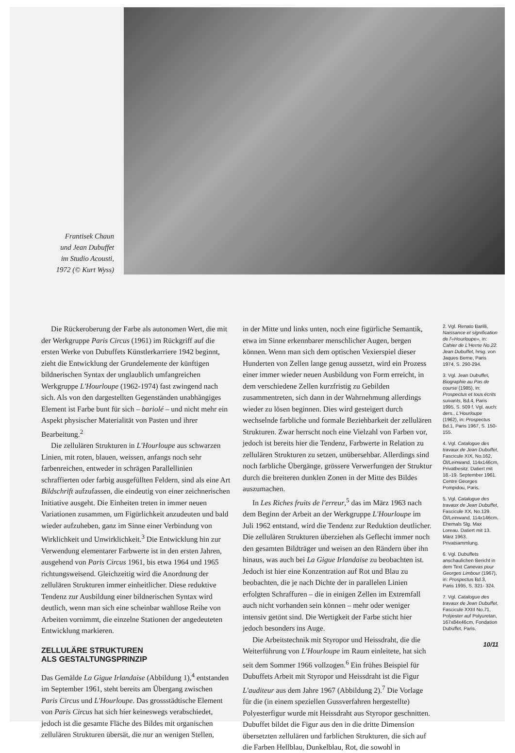Frantisek Chaun
und Jean Dubuffet
im Studio Acousti,
1972 (© Kurt Wyss)
Die Rückeroberung der Farbe als autonomen Wert, die mit der Werkgruppe Paris Circus (1961) im Rückgriff auf die ersten Werke von Dubuffets Künstlerkarriere 1942 beginnt, zieht die Entwicklung der Grundelemente der künftigen bildnerischen Syntax der unglaublich umfangreichen Werkgruppe L'Hourloupe (1962-1974) fast zwingend nach sich. Als von den dargestellten Gegenständen unabhängiges Element ist Farbe bunt für sich – bariolé – und nicht mehr ein Aspekt physischer Materialität von Pasten und ihrer Bearbeitung.<sup>2</sup>
Die zellulären Strukturen in L'Hourloupe aus schwarzen Linien, mit roten, blauen, weissen, anfangs noch sehr farbenreichen, entweder in schrägen Parallellinien schraffierten oder farbig ausgefüllten Feldern, sind als eine Art Bildschrift aufzufassen, die eindeutig von einer zeichnerischen Initiative ausgeht. Die Einheiten treten in immer neuen Variationen zusammen, um Figürlichkeit anzudeuten und bald wieder aufzuheben, ganz im Sinne einer Verbindung von Wirklichkeit und Unwirklichkeit.<sup>3</sup> Die Entwicklung hin zur Verwendung elementarer Farbwerte ist in den ersten Jahren, ausgehend von Paris Circus 1961, bis etwa 1964 und 1965 richtungsweisend. Gleichzeitig wird die Anordnung der zellulären Strukturen immer einheitlicher. Diese reduktive Tendenz zur Ausbildung einer bildnerischen Syntax wird deutlich, wenn man sich eine scheinbar wahllose Reihe von Arbeiten vornimmt, die einzelne Stationen der angedeuteten Entwicklung markieren.
ZELLULÄRE STRUKTUREN
ALS GESTALTUNGSPRINZIP
Das Gemälde La Gigue Irlandaise (Abbildung 1),<sup>4</sup> entstanden im September 1961, steht bereits am Übergang zwischen Paris Circus und L'Hourloupe. Das grossstädtische Element von Paris Circus hat sich hier keineswegs verabschiedet, jedoch ist die gesamte Fläche des Bildes mit organischen zellulären Strukturen übersät, die nur an wenigen Stellen,
in der Mitte und links unten, noch eine figürliche Semantik, etwa im Sinne erkennbarer menschlicher Augen, bergen können. Wenn man sich dem optischen Vexierspiel dieser Hunderten von Zellen lange genug aussetzt, wird ein Prozess einer immer wieder neuen Ausbildung von Form erreicht, in dem verschiedene Zellen kurzfristig zu Gebilden zusammentreten, sich dann in der Wahrnehmung allerdings wieder zu lösen beginnen. Dies wird gesteigert durch wechselnde farbliche und formale Beziehbarkeit der zellulären Strukturen. Zwar herrscht noch eine Vielzahl von Farben vor, jedoch ist bereits hier die Tendenz, Farbwerte in Relation zu zellulären Strukturen zu setzen, unübersehbar. Allerdings sind noch farbliche Übergänge, grössere Verwerfungen der Struktur durch die breiteren dunklen Zonen in der Mitte des Bildes auszumachen.
In Les Riches fruits de l'erreur,<sup>5</sup> das im März 1963 nach dem Beginn der Arbeit an der Werkgruppe L'Hourloupe im Juli 1962 entstand, wird die Tendenz zur Reduktion deutlicher. Die zellulären Strukturen überziehen als Geflecht immer noch den gesamten Bildträger und weisen an den Rändern über ihn hinaus, was auch bei La Gigue Irlandaise zu beobachten ist. Jedoch ist hier eine Konzentration auf Rot und Blau zu beobachten, die je nach Dichte der in parallelen Linien erfolgten Schraffuren – die in einigen Zellen im Extremfall auch nicht vorhanden sein können – mehr oder weniger intensiv getönt sind. Die Wertigkeit der Farbe sticht hier jedoch besonders ins Auge.
Die Arbeitstechnik mit Styropor und Heissdraht, die die Weiterführung von L'Hourloupe im Raum einleitete, hat sich seit dem Sommer 1966 vollzogen.<sup>6</sup> Ein frühes Beispiel für Dubuffets Arbeit mit Styropor und Heissdraht ist die Figur L'auditeur aus dem Jahre 1967 (Abbildung 2).<sup>7</sup> Die Vorlage für die (in einem speziellen Gussverfahren hergestellte) Polyesterfigur wurde mit Heissdraht aus Styropor geschnitten. Dubuffet bildet die Figur aus den in die dritte Dimension übersetzten zellulären und farblichen Strukturen, die sich auf die Farben Hellblau, Dunkelblau, Rot, die sowohl in
2. Vgl. Renato Barilli, Naissance et signification de l'«Hourloupe», in: Cahier de L'Herne No.22. Jean Dubuffet, hrsg. von Jaques Berne, Paris 1974, S. 290-294.
3. Vgl. Jean Dubuffet, Biographie au Pas de course (1985), in: Prospectus et tous écrits suivants, Bd.4, Paris 1995, S. 509 f. Vgl. auch: ders., L'Hourloupe (1962), in: Prospectus Bd.1, Paris 1967, S. 150-155.
4. Vgl. Catalogue des travaux de Jean Dubuffet, Fascicule XIX, No.162, Öl/Leinwand, 114x146cm, Privatbesitz. Datiert mit 18.-19. September 1961. Centre Georges Pompidou, Paris.
5. Vgl. Catalogue des travaux de Jean Dubuffet, Fascicule XX, No.129. Öl/Leinwand, 114x146cm. Ehemals Slg. Max Loreau. Datiert mit 13. März 1963. Privatsammlung.
6. Vgl. Dubuffets anschaulichen Bericht in dem Text Canevas pour Georges Limbour (1967), in: Prospectus Bd.3, Paris 1995, S. 321- 324.
7. Vgl. Catalogue des travaux de Jean Dubuffet, Fascicule XXIII No.71, Polyester auf Polyuretan, 167x84x46cm, Fondation Dubuffet, Paris.
10/11